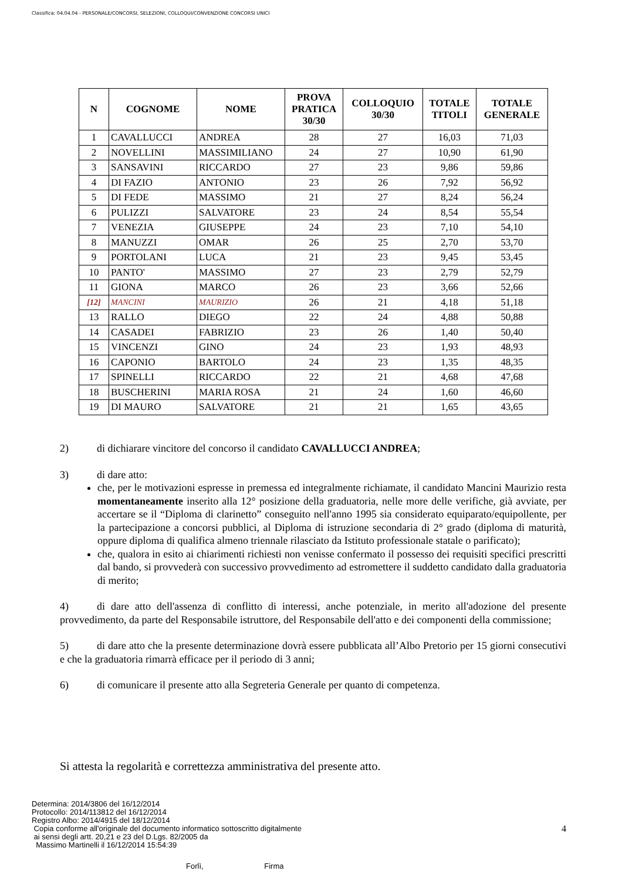Classifica: 04.04.04 - PERSONALE/CONCORSI, SELEZIONI, COLLOQUI/CONVENZIONE CONCORSI UNICI
| N | COGNOME | NOME | PROVA PRATICA 30/30 | COLLOQUIO 30/30 | TOTALE TITOLI | TOTALE GENERALE |
| --- | --- | --- | --- | --- | --- | --- |
| 1 | CAVALLUCCI | ANDREA | 28 | 27 | 16,03 | 71,03 |
| 2 | NOVELLINI | MASSIMILIANO | 24 | 27 | 10,90 | 61,90 |
| 3 | SANSAVINI | RICCARDO | 27 | 23 | 9,86 | 59,86 |
| 4 | DI FAZIO | ANTONIO | 23 | 26 | 7,92 | 56,92 |
| 5 | DI FEDE | MASSIMO | 21 | 27 | 8,24 | 56,24 |
| 6 | PULIZZI | SALVATORE | 23 | 24 | 8,54 | 55,54 |
| 7 | VENEZIA | GIUSEPPE | 24 | 23 | 7,10 | 54,10 |
| 8 | MANUZZI | OMAR | 26 | 25 | 2,70 | 53,70 |
| 9 | PORTOLANI | LUCA | 21 | 23 | 9,45 | 53,45 |
| 10 | PANTO' | MASSIMO | 27 | 23 | 2,79 | 52,79 |
| 11 | GIONA | MARCO | 26 | 23 | 3,66 | 52,66 |
| [12] | MANCINI | MAURIZIO | 26 | 21 | 4,18 | 51,18 |
| 13 | RALLO | DIEGO | 22 | 24 | 4,88 | 50,88 |
| 14 | CASADEI | FABRIZIO | 23 | 26 | 1,40 | 50,40 |
| 15 | VINCENZI | GINO | 24 | 23 | 1,93 | 48,93 |
| 16 | CAPONIO | BARTOLO | 24 | 23 | 1,35 | 48,35 |
| 17 | SPINELLI | RICCARDO | 22 | 21 | 4,68 | 47,68 |
| 18 | BUSCHERINI | MARIA ROSA | 21 | 24 | 1,60 | 46,60 |
| 19 | DI MAURO | SALVATORE | 21 | 21 | 1,65 | 43,65 |
2) di dichiarare vincitore del concorso il candidato CAVALLUCCI ANDREA;
3) di dare atto:
che, per le motivazioni espresse in premessa ed integralmente richiamate, il candidato Mancini Maurizio resta momentaneamente inserito alla 12° posizione della graduatoria, nelle more delle verifiche, già avviate, per accertare se il “Diploma di clarinetto” conseguito nell'anno 1995 sia considerato equiparato/equipollente, per la partecipazione a concorsi pubblici, al Diploma di istruzione secondaria di 2° grado (diploma di maturità, oppure diploma di qualifica almeno triennale rilasciato da Istituto professionale statale o parificato);
che, qualora in esito ai chiarimenti richiesti non venisse confermato il possesso dei requisiti specifici prescritti dal bando, si provvederà con successivo provvedimento ad estromettere il suddetto candidato dalla graduatoria di merito;
4) di dare atto dell'assenza di conflitto di interessi, anche potenziale, in merito all'adozione del presente provvedimento, da parte del Responsabile istruttore, del Responsabile dell'atto e dei componenti della commissione;
5) di dare atto che la presente determinazione dovrà essere pubblicata all’Albo Pretorio per 15 giorni consecutivi e che la graduatoria rimarrà efficace per il periodo di 3 anni;
6) di comunicare il presente atto alla Segreteria Generale per quanto di competenza.
Si attesta la regolarità e correttezza amministrativa del presente atto.
Determina: 2014/3806 del 16/12/2014
Protocollo: 2014/113812 del 16/12/2014
Registro Albo: 2014/4915 del 18/12/2014
Copia conforme all'originale del documento informatico sottoscritto digitalmente
ai sensi degli artt. 20,21 e 23 del D.Lgs. 82/2005 da
Massimo Martinelli il 16/12/2014 15:54:39
4
Forlì, Firma